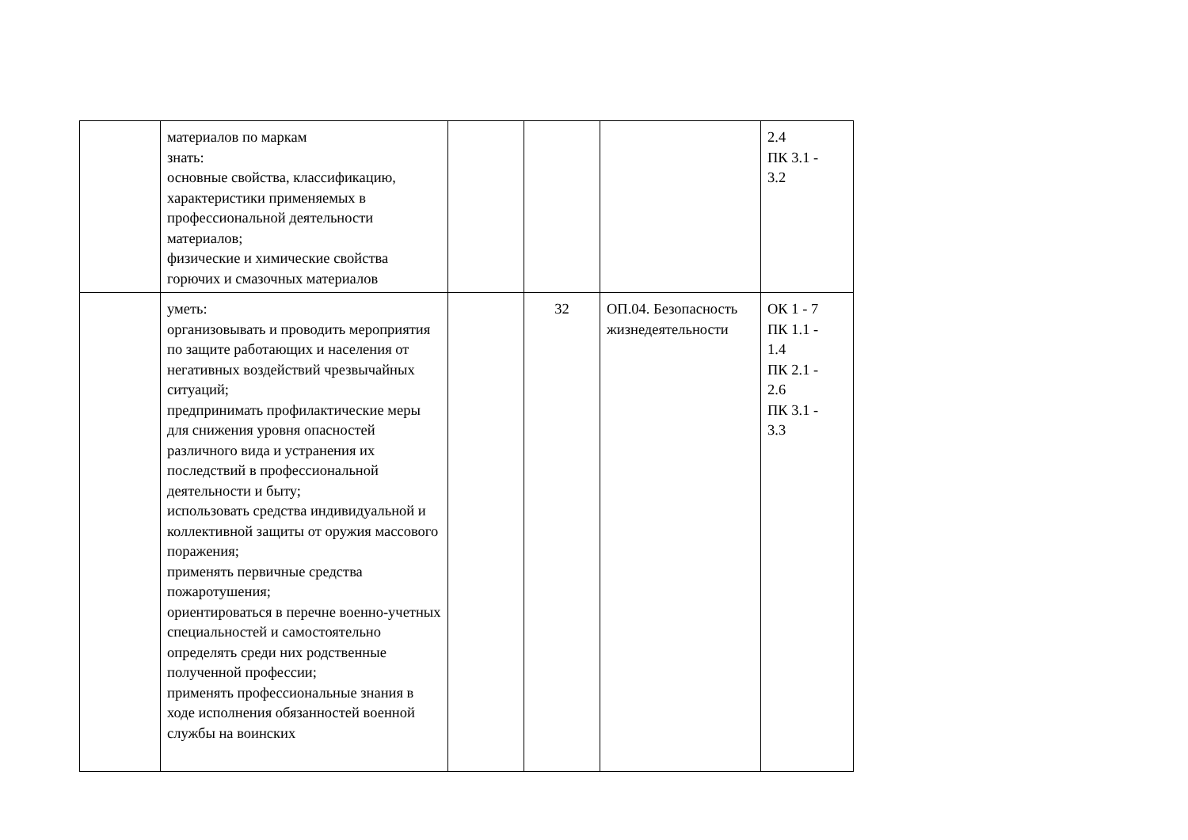| | материалов по маркам знать: основные свойства, классификацию, характеристики применяемых в профессиональной деятельности материалов; физические и химические свойства горючих и смазочных материалов | | | | 2.4 ПК 3.1 - 3.2 |
| | уметь: организовывать и проводить мероприятия по защите работающих и населения от негативных воздействий чрезвычайных ситуаций; предпринимать профилактические меры для снижения уровня опасностей различного вида и устранения их последствий в профессиональной деятельности и быту; использовать средства индивидуальной и коллективной защиты от оружия массового поражения; применять первичные средства пожаротушения; ориентироваться в перечне военно-учетных специальностей и самостоятельно определять среди них родственные полученной профессии; применять профессиональные знания в ходе исполнения обязанностей военной службы на воинских | | 32 | ОП.04. Безопасность жизнедеятельности | ОК 1 - 7 ПК 1.1 - 1.4 ПК 2.1 - 2.6 ПК 3.1 - 3.3 |